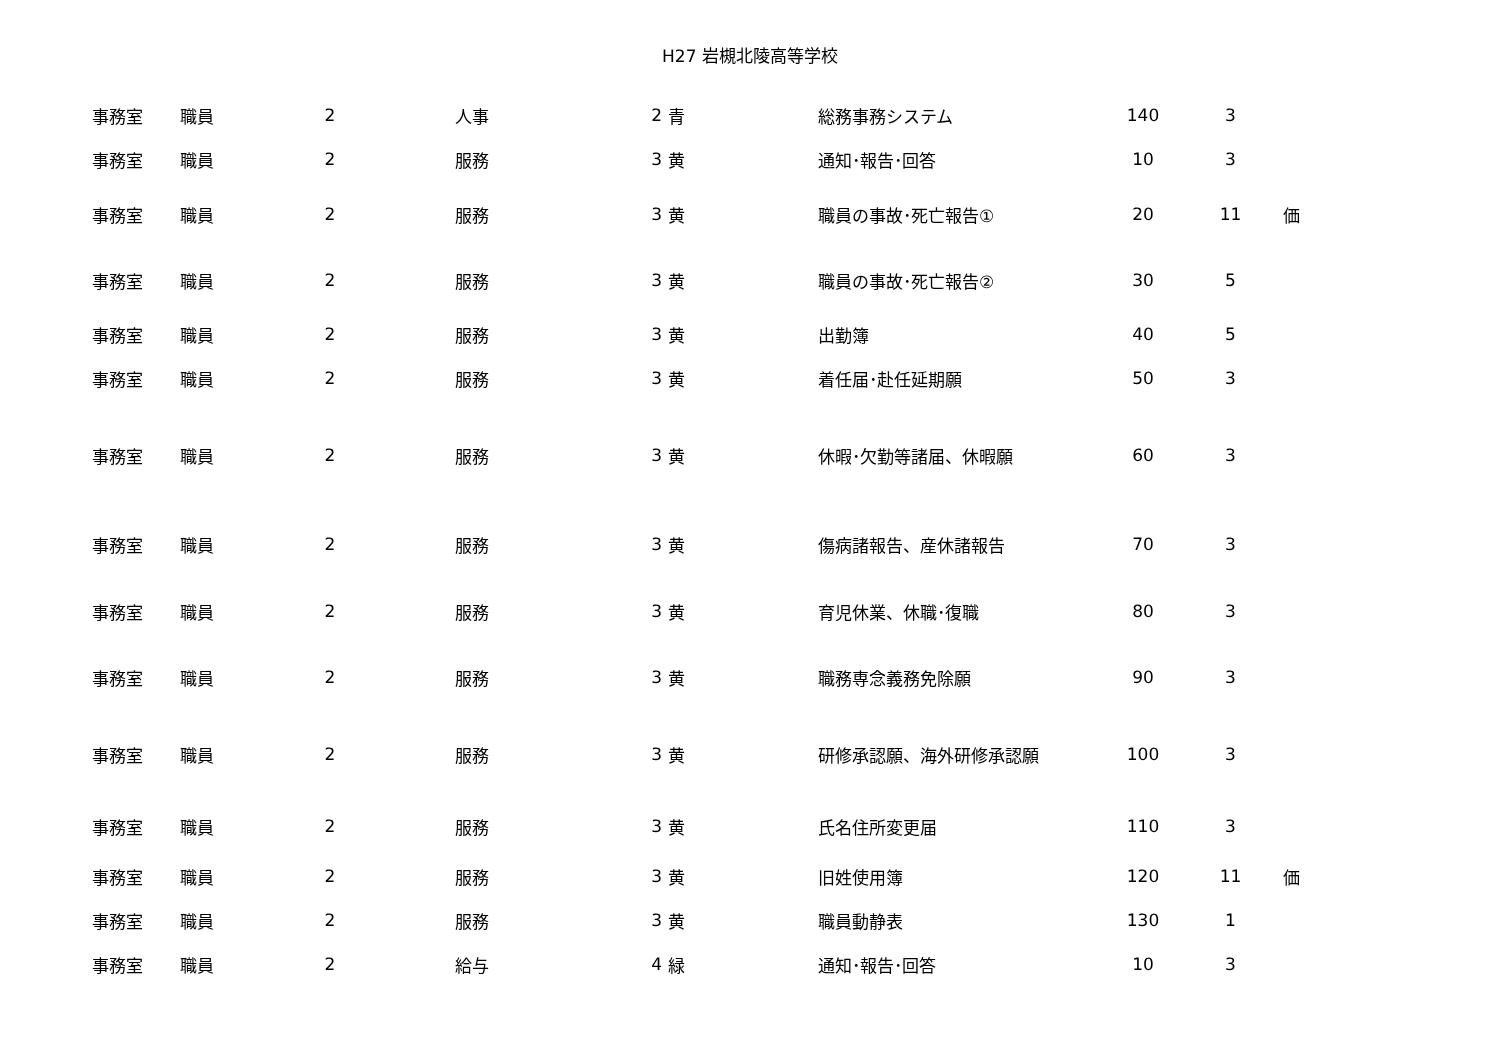H27 岩槻北陵高等学校
| 事務室 | 職員 | 2 | 人事 | 2 | 青 | 総務事務システム | 140 | 3 | |
| 事務室 | 職員 | 2 | 服務 | 3 | 黄 | 通知･報告･回答 | 10 | 3 | |
| 事務室 | 職員 | 2 | 服務 | 3 | 黄 | 職員の事故･死亡報告① | 20 | 11 | 価 |
| 事務室 | 職員 | 2 | 服務 | 3 | 黄 | 職員の事故･死亡報告② | 30 | 5 | |
| 事務室 | 職員 | 2 | 服務 | 3 | 黄 | 出勤簿 | 40 | 5 | |
| 事務室 | 職員 | 2 | 服務 | 3 | 黄 | 着任届･赴任延期願 | 50 | 3 | |
| 事務室 | 職員 | 2 | 服務 | 3 | 黄 | 休暇･欠勤等諸届、休暇願 | 60 | 3 | |
| 事務室 | 職員 | 2 | 服務 | 3 | 黄 | 傷病諸報告、産休諸報告 | 70 | 3 | |
| 事務室 | 職員 | 2 | 服務 | 3 | 黄 | 育児休業、休職･復職 | 80 | 3 | |
| 事務室 | 職員 | 2 | 服務 | 3 | 黄 | 職務専念義務免除願 | 90 | 3 | |
| 事務室 | 職員 | 2 | 服務 | 3 | 黄 | 研修承認願、海外研修承認願 | 100 | 3 | |
| 事務室 | 職員 | 2 | 服務 | 3 | 黄 | 氏名住所変更届 | 110 | 3 | |
| 事務室 | 職員 | 2 | 服務 | 3 | 黄 | 旧姓使用簿 | 120 | 11 | 価 |
| 事務室 | 職員 | 2 | 服務 | 3 | 黄 | 職員動静表 | 130 | 1 | |
| 事務室 | 職員 | 2 | 給与 | 4 | 緑 | 通知･報告･回答 | 10 | 3 | |